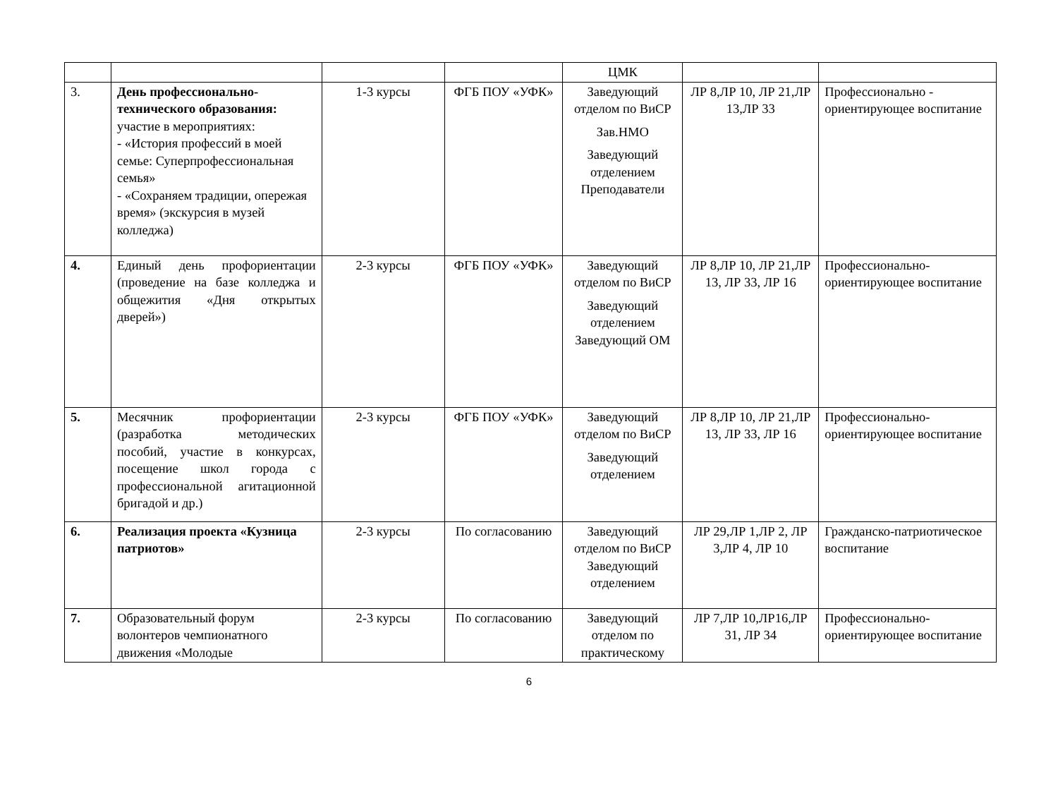| | | | | ЦМК | | |
| 3. | День профессионально-технического образования: участие в мероприятиях: - «История профессий в моей семье: Суперпрофессиональная семья» - «Сохраняем традиции, опережая время» (экскурсия в музей колледжа) | 1-3 курсы | ФГБ ПОУ «УФК» | Заведующий отделом по ВиСР Зав.НМО Заведующий отделением Преподаватели | ЛР 8,ЛР 10, ЛР 21,ЛР 13,ЛР 33 | Профессионально - ориентирующее воспитание |
| 4. | Единый день профориентации (проведение на базе колледжа и общежития «Дня открытых дверей») | 2-3 курсы | ФГБ ПОУ «УФК» | Заведующий отделом по ВиСР Заведующий отделением Заведующий ОМ | ЛР 8,ЛР 10, ЛР 21,ЛР 13, ЛР 33, ЛР 16 | Профессионально-ориентирующее воспитание |
| 5. | Месячник профориентации (разработка методических пособий, участие в конкурсах, посещение школ города с профессиональной агитационной бригадой и др.) | 2-3 курсы | ФГБ ПОУ «УФК» | Заведующий отделом по ВиСР Заведующий отделением | ЛР 8,ЛР 10, ЛР 21,ЛР 13, ЛР 33, ЛР 16 | Профессионально-ориентирующее воспитание |
| 6. | Реализация проекта «Кузница патриотов» | 2-3 курсы | По согласованию | Заведующий отделом по ВиСР Заведующий отделением | ЛР 29,ЛР 1,ЛР 2, ЛР 3,ЛР 4, ЛР 10 | Гражданско-патриотическое воспитание |
| 7. | Образовательный форум волонтеров чемпионатного движения «Молодые | 2-3 курсы | По согласованию | Заведующий отделом по практическому | ЛР 7,ЛР 10,ЛР16,ЛР 31, ЛР 34 | Профессионально-ориентирующее воспитание |
6